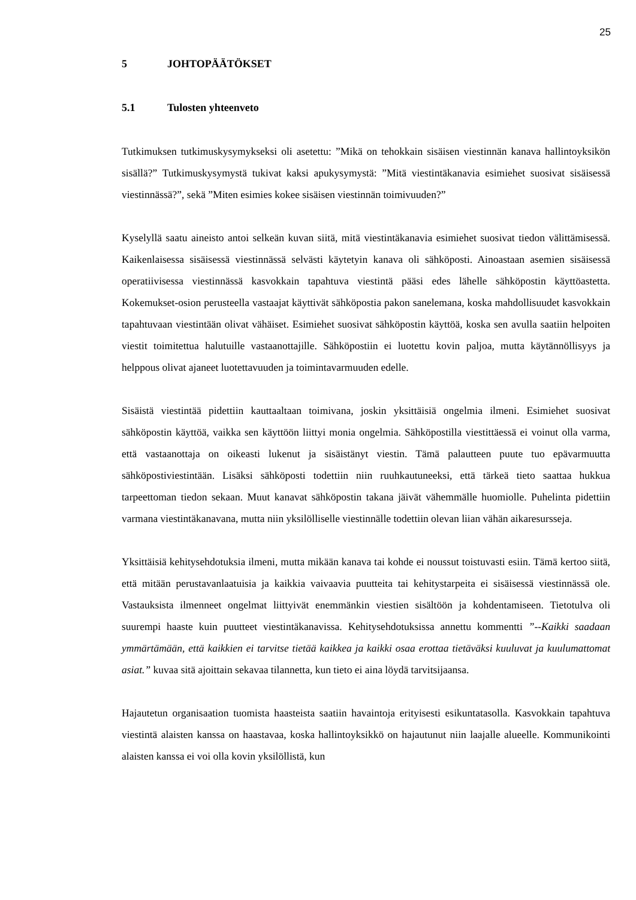25
5 JOHTOPÄÄTÖKSET
5.1 Tulosten yhteenveto
Tutkimuksen tutkimuskysymykseksi oli asetettu: ”Mikä on tehokkain sisäisen viestinnän kanava hallintoyksikön sisällä?” Tutkimuskysymystä tukivat kaksi apukysymystä: ”Mitä viestintäkanavia esimiehet suosivat sisäisessä viestinnässä?”, sekä ”Miten esimies kokee sisäisen viestinnän toimivuuden?”
Kyselyllä saatu aineisto antoi selkeän kuvan siitä, mitä viestintäkanavia esimiehet suosivat tiedon välittämisessä. Kaikenlaisessa sisäisessä viestinnässä selvästi käytetyin kanava oli sähköposti. Ainoastaan asemien sisäisessä operatiivisessa viestinnässä kasvokkain tapahtuva viestintä pääsi edes lähelle sähköpostin käyttöastetta. Kokemukset-osion perusteella vastaajat käyttivät sähköpostia pakon sanelemana, koska mahdollisuudet kasvokkain tapahtuvaan viestintään olivat vähäiset. Esimiehet suosivat sähköpostin käyttöä, koska sen avulla saatiin helpoiten viestit toimitettua halutuille vastaanottajille. Sähköpostiin ei luotettu kovin paljoa, mutta käytännöllisyys ja helppous olivat ajaneet luotettavuuden ja toimintavarmuuden edelle.
Sisäistä viestintää pidettiin kauttaaltaan toimivana, joskin yksittäisiä ongelmia ilmeni. Esimiehet suosivat sähköpostin käyttöä, vaikka sen käyttöön liittyi monia ongelmia. Sähköpostilla viestittäessä ei voinut olla varma, että vastaanottaja on oikeasti lukenut ja sisäistänyt viestin. Tämä palautteen puute tuo epävarmuutta sähköpostiviestintään. Lisäksi sähköposti todettiin niin ruuhkautuneeksi, että tärkeä tieto saattaa hukkua tarpeettoman tiedon sekaan. Muut kanavat sähköpostin takana jäivät vähemmälle huomiolle. Puhelinta pidettiin varmana viestintäkanavana, mutta niin yksilölliselle viestinnälle todettiin olevan liian vähän aikaresursseja.
Yksittäisiä kehitysehdotuksia ilmeni, mutta mikään kanava tai kohde ei noussut toistuvasti esiin. Tämä kertoo siitä, että mitään perustavanlaatuisia ja kaikkia vaivaavia puutteita tai kehitystarpeita ei sisäisessä viestinnässä ole. Vastauksista ilmenneet ongelmat liittyivät enemmänkin viestien sisältöön ja kohdentamiseen. Tietotulva oli suurempi haaste kuin puutteet viestintäkanavissa. Kehitysehdotuksissa annettu kommentti ”--Kaikki saadaan ymmärtämään, että kaikkien ei tarvitse tietää kaikkea ja kaikki osaa erottaa tietäväksi kuuluvat ja kuulumattomat asiat.” kuvaa sitä ajoittain sekavaa tilannetta, kun tieto ei aina löydä tarvitsijaansa.
Hajautetun organisaation tuomista haasteista saatiin havaintoja erityisesti esikuntatasolla. Kasvokkain tapahtuva viestintä alaisten kanssa on haastavaa, koska hallintoyksikkö on hajautunut niin laajalle alueelle. Kommunikointi alaisten kanssa ei voi olla kovin yksilöllistä, kun